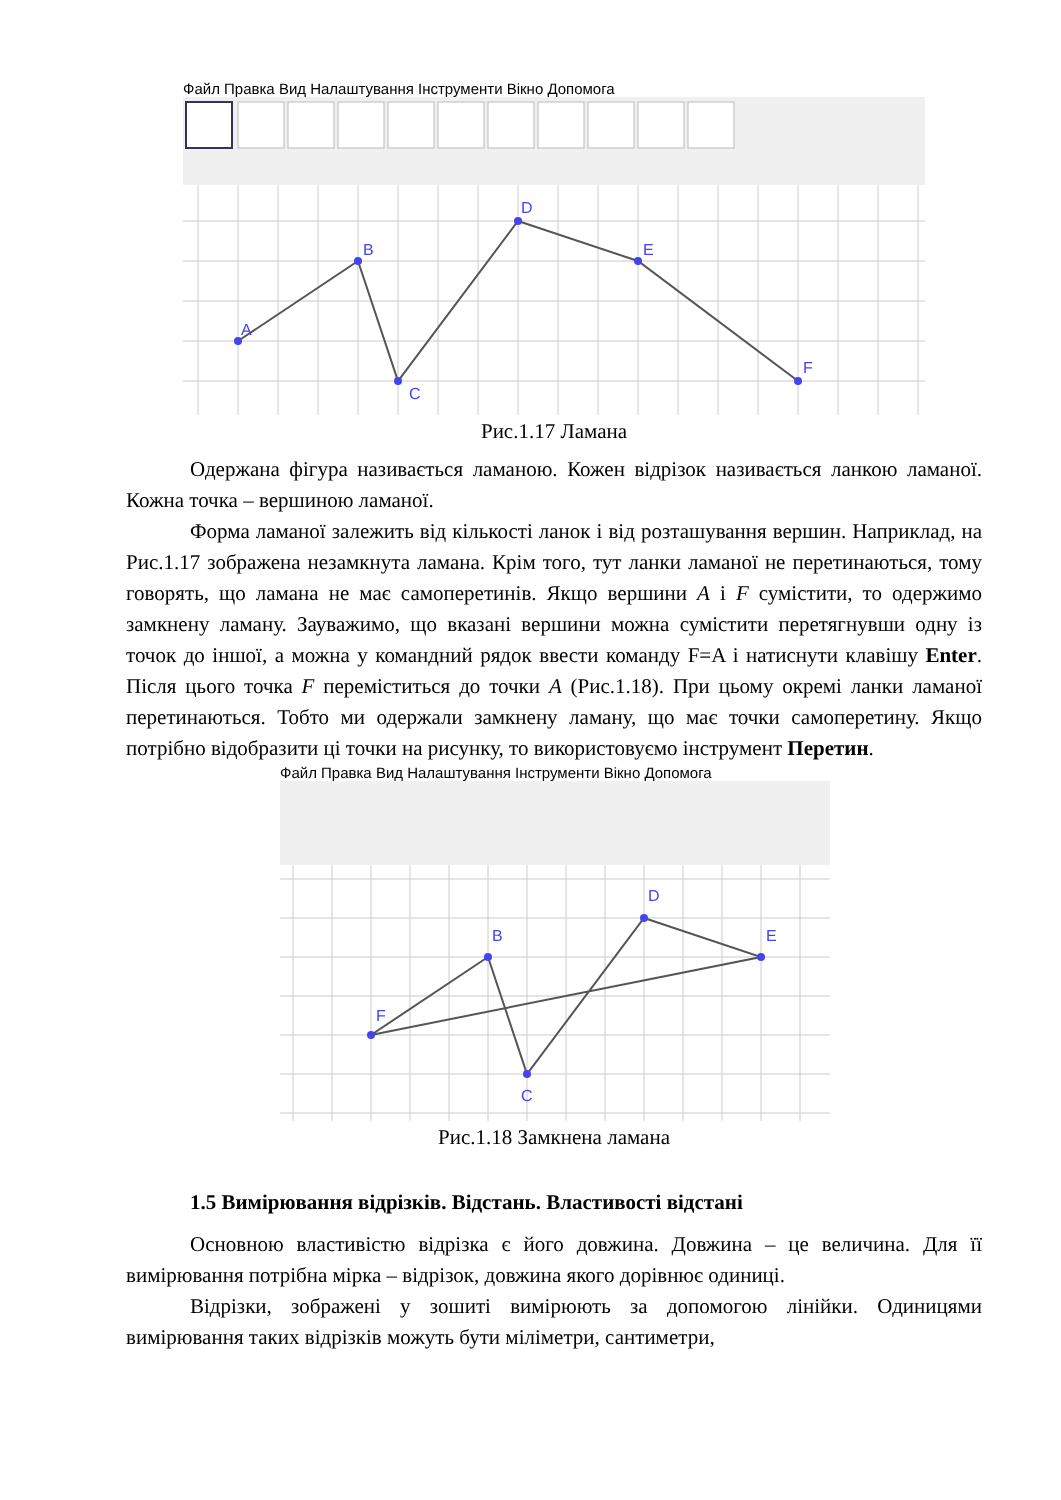Файл Правка Вид Налаштування Інструменти Вікно Допомога
A
B
C
D
E
F
Рис.1.17 Ламана
Одержана фігура називається ламаною. Кожен відрізок називається ланкою ламаної. Кожна точка – вершиною ламаної.
Форма ламаної залежить від кількості ланок і від розташування вершин. Наприклад, на Рис.1.17 зображена незамкнута ламана. Крім того, тут ланки ламаної не перетинаються, тому говорять, що ламана не має самоперетинів. Якщо вершини A і F сумістити, то одержимо замкнену ламану. Зауважимо, що вказані вершини можна сумістити перетягнувши одну із точок до іншої, а можна у командний рядок ввести команду F=A і натиснути клавішу Enter. Після цього точка F переміститься до точки A (Рис.1.18). При цьому окремі ланки ламаної перетинаються. Тобто ми одержали замкнену ламану, що має точки самоперетину. Якщо потрібно відобразити ці точки на рисунку, то використовуємо інструмент Перетин.
Файл Правка Вид Налаштування Інструменти Вікно Допомога
F
B
C
D
E
Рис.1.18 Замкнена ламана
1.5 Вимірювання відрізків. Відстань. Властивості відстані
Основною властивістю відрізка є його довжина. Довжина – це величина. Для її вимірювання потрібна мірка – відрізок, довжина якого дорівнює одиниці.
Відрізки, зображені у зошиті вимірюють за допомогою лінійки. Одиницями вимірювання таких відрізків можуть бути міліметри, сантиметри,